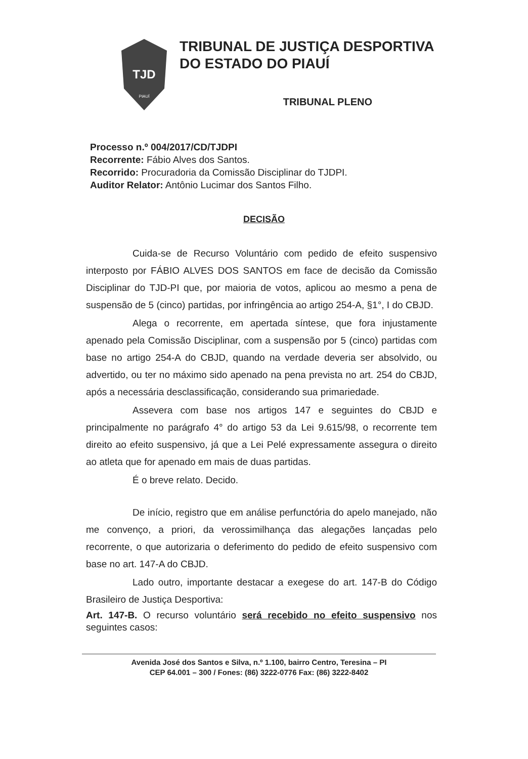TJD
PIAUÍ
TRIBUNAL DE JUSTIÇA DESPORTIVA
DO ESTADO DO PIAUÍ
TRIBUNAL PLENO
Processo n.º 004/2017/CD/TJDPI
Recorrente: Fábio Alves dos Santos.
Recorrido: Procuradoria da Comissão Disciplinar do TJDPI.
Auditor Relator: Antônio Lucimar dos Santos Filho.
DECISÃO
Cuida-se de Recurso Voluntário com pedido de efeito suspensivo interposto por FÁBIO ALVES DOS SANTOS em face de decisão da Comissão Disciplinar do TJD-PI que, por maioria de votos, aplicou ao mesmo a pena de suspensão de 5 (cinco) partidas, por infringência ao artigo 254-A, §1°, I do CBJD.
Alega o recorrente, em apertada síntese, que fora injustamente apenado pela Comissão Disciplinar, com a suspensão por 5 (cinco) partidas com base no artigo 254-A do CBJD, quando na verdade deveria ser absolvido, ou advertido, ou ter no máximo sido apenado na pena prevista no art. 254 do CBJD, após a necessária desclassificação, considerando sua primariedade.
Assevera com base nos artigos 147 e seguintes do CBJD e principalmente no parágrafo 4° do artigo 53 da Lei 9.615/98, o recorrente tem direito ao efeito suspensivo, já que a Lei Pelé expressamente assegura o direito ao atleta que for apenado em mais de duas partidas.
É o breve relato. Decido.
De início, registro que em análise perfunctória do apelo manejado, não me convenço, a priori, da verossimilhança das alegações lançadas pelo recorrente, o que autorizaria o deferimento do pedido de efeito suspensivo com base no art. 147-A do CBJD.
Lado outro, importante destacar a exegese do art. 147-B do Código Brasileiro de Justiça Desportiva:
Art. 147-B. O recurso voluntário será recebido no efeito suspensivo nos seguintes casos:
Avenida José dos Santos e Silva, n.º 1.100, bairro Centro, Teresina – PI
CEP 64.001 – 300 / Fones: (86) 3222-0776 Fax: (86) 3222-8402